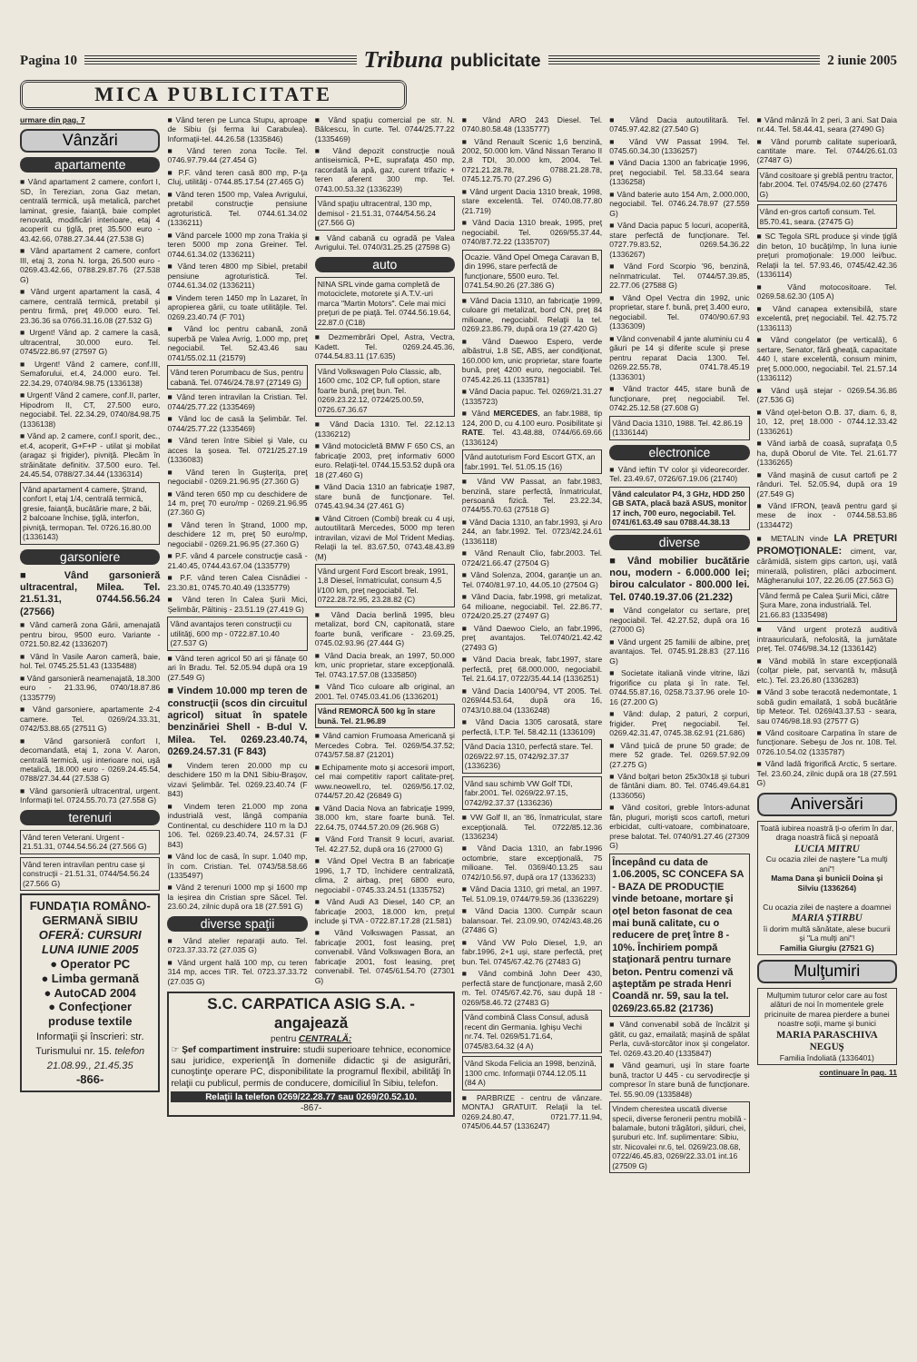Pagina 10 Tribuna publicitate 2 iunie 2005
MICA PUBLICITATE
urmare din pag. 7
Vânzări
apartamente
■ Vând apartament 2 camere, confort I, SD, în Terezian, zona Gaz metan, centrală termică, uşă metalică, parchet laminat, gresie, faianţă, baie complet renovată, modificări interioare, etaj 4 acoperit cu ţiglă, preţ 35.500 euro - 43.42.66, 0788.27.34.44 (27.538 G)
■ Vând apartament 2 camere, confort III, etaj 3, zona N. Iorga, 26.500 euro - 0269.43.42.66, 0788.29.87.76 (27.538 G)
■ Vând urgent apartament la casă, 4 camere, centrală termică, pretabil şi pentru firmă, preţ 49.000 euro. Tel. 23.36.36 sa 0766.31.16.08 (27.532 G)
■ Urgent! Vând ap. 2 camere la casă, ultracentral, 30.000 euro. Tel. 0745/22.86.97 (27597 G)
■ Urgent! Vând 2 camere, conf.III, Semaforului, et.4, 24.000 euro. Tel. 22.34.29, 0740/84.98.75 (1336138)
■ Urgent! Vând 2 camere, conf.II, parter, Hipodrom II, CT, 27.500 euro, negociabil. Tel. 22.34.29, 0740/84.98.75 (1336138)
■ Vând ap. 2 camere, conf.I sporit, dec., et.4, acoperit, G+F+P - utilat şi mobilat (aragaz şi frigider), pivniţă. Plecăm în străinătate definitiv. 37.500 euro. Tel. 24.45.54, 0788/27.34.44 (1336314)
Vând apartament 4 camere, Ştrand, confort I, etaj 1/4, centrală termică, gresie, faianţă, bucătărie mare, 2 băi, 2 balcoane închise, ţiglă, interfon, pivniţă, termopan. Tel. 0726.16.80.00 (1336143)
garsoniere
■ Vând garsonieră ultracentral, Milea. Tel. 21.51.31, 0744.56.56.24 (27566)
■ Vând cameră zona Gării, amenajată pentru birou, 9500 euro. Variante - 0721.50.82.42 (1336207)
■ Vând în Vasile Aaron cameră, baie, hol. Tel. 0745.25.51.43 (1335488)
■ Vând garsonieră neamenajată, 18.300 euro - 21.33.96, 0740/18.87.86 (1335779)
■ Vând garsoniere, apartamente 2-4 camere. Tel. 0269/24.33.31, 0742/53.88.65 (27511 G)
■ Vând garsonieră confort I, decomandată, etaj 1, zona V. Aaron, centrală termică, uşi interioare noi, uşă metalică, 18.000 euro - 0269.24.45.54, 0788/27.34.44 (27.538 G)
■ Vând garsonieră ultracentral, urgent. Informaţii tel. 0724.55.70.73 (27.558 G)
terenuri
Vând teren Veterani. Urgent - 21.51.31, 0744.54.56.24 (27.566 G)
Vând teren intravilan pentru case şi construcţii - 21.51.31, 0744/54.56.24 (27.566 G)
FUNDAŢIA ROMÂNO-GERMANĂ SIBIU
OFERĂ: CURSURI LUNA IUNIE 2005
● Operator PC
● Limba germană
● AutoCAD 2004
● Confecţioner produse textile
Informaţii şi înscrieri: str. Turismului nr. 15. telefon 21.08.99., 21.45.35
-866-
■ Vând teren pe Lunca Stupu, aproape de Sibiu (şi ferma lui Carabulea). Informaţii-tel. 44.26.58 (1335846)
■ Vând teren zona Tocile. Tel. 0746.97.79.44 (27.454 G)
■ P.F. vând teren casă 800 mp, P-ţa Cluj, utilităţi - 0744.85.17.54 (27.465 G)
■ Vând teren 1500 mp, Valea Avrigului, pretabil construcţie pensiune agroturistică. Tel. 0744.61.34.02 (1336211)
■ Vând parcele 1000 mp zona Trakia şi teren 5000 mp zona Greiner. Tel. 0744.61.34.02 (1336211)
■ Vând teren 4800 mp Sibiel, pretabil pensiune agroturistică. Tel. 0744.61.34.02 (1336211)
■ Vindem teren 1450 mp în Lazaret, în apropierea gării, cu toate utilităţile. Tel. 0269.23.40.74 (F 701)
■ Vând loc pentru cabană, zonă superbă pe Valea Avrig, 1.000 mp, preţ negociabil. Tel. 52.43.46 sau 0741/55.02.11 (21579)
Vând teren Porumbacu de Sus, pentru cabană. Tel. 0746/24.78.97 (27149 G)
■ Vând teren intravilan la Cristian. Tel. 0744/25.77.22 (1335469)
■ Vând loc de casă la Şelimbăr. Tel. 0744/25.77.22 (1335469)
■ Vând teren între Sibiel şi Vale, cu acces la şosea. Tel. 0721/25.27.19 (1336083)
■ Vând teren în Guşteriţa, preţ negociabil - 0269.21.96.95 (27.360 G)
■ Vând teren 650 mp cu deschidere de 14 m, preţ 70 euro/mp - 0269.21.96.95 (27.360 G)
■ Vând teren în Ştrand, 1000 mp, deschidere 12 m, preţ 50 euro/mp, negociabil - 0269.21.96.95 (27.360 G)
■ P.F. vând 4 parcele construcţie casă - 21.40.45, 0744.43.67.04 (1335779)
■ P.F. vând teren Calea Cisnădiei - 23.30.81, 0745.70.40.49 (1335779)
■ Vând teren în Calea Şurii Mici, Şelimbăr, Păltiniş - 23.51.19 (27.419 G)
Vând avantajos teren construcţii cu utilităţi, 600 mp - 0722.87.10.40 (27.537 G)
■ Vând teren agricol 50 ari şi fânaţe 60 ari în Bradu. Tel. 52.05.94 după ora 19 (27.549 G)
■ Vindem 10.000 mp teren de construcţii (scos din circuitul agricol) situat în spatele benzinăriei Shell - B-dul V. Milea. Tel. 0269.23.40.74, 0269.24.57.31 (F 843)
■ Vindem teren 20.000 mp cu deschidere 150 m la DN1 Sibiu-Braşov, vizavi Şelimbăr. Tel. 0269.23.40.74 (F 843)
■ Vindem teren 21.000 mp zona industrială vest, lângă compania Continental, cu deschidere 110 m la DJ 106. Tel. 0269.23.40.74, 24.57.31 (F 843)
■ Vând loc de casă, în supr. 1.040 mp, în com. Cristian. Tel. 0743/58.58.66 (1335497)
■ Vând 2 terenuri 1000 mp şi 1600 mp la ieşirea din Cristian spre Săcel. Tel. 23.60.24, zilnic după ora 18 (27.591 G)
diverse spaţii
■ Vând atelier reparaţii auto. Tel. 0723.37.33.72 (27.035 G)
■ Vând urgent hală 100 mp, cu teren 314 mp, acces TIR. Tel. 0723.37.33.72 (27.035 G)
■ Vând spaţiu comercial pe str. N. Bălcescu, în curte. Tel. 0744/25.77.22 (1335469)
■ Vând depozit construcţie nouă antiseismică, P+E, suprafaţa 450 mp, racordată la apă, gaz, curent trifazic + teren aferent 300 mp. Tel. 0743.00.53.32 (1336239)
Vând spaţiu ultracentral, 130 mp, demisol - 21.51.31, 0744/54.56.24 (27.566 G)
■ Vând cabană cu ogradă pe Valea Avrigului. Tel. 0740/31.25.25 (27598 G)
auto
NINA SRL vinde gama completă de motociclete, motorete şi A.T.V.-uri marca "Martin Motors". Cele mai mici preţuri de pe piaţă. Tel. 0744.56.19.64, 22.87.0 (C18)
■ Dezmembrări Opel, Astra, Vectra, Kadett. Tel. 0269.24.45.36, 0744.54.83.11 (17.635)
Vând Volkswagen Polo Classic, alb, 1600 cmc, 102 CP, full option, stare foarte bună, preţ bun. Tel. 0269.23.22.12, 0724/25.00.59, 0726.67.36.67
■ Vând Dacia 1310. Tel. 22.12.13 (1336212)
■ Vând motocicletă BMW F 650 CS, an fabricaţie 2003, preţ informativ 6000 euro. Relaţii-tel. 0744.15.53.52 după ora 18 (27.460 G)
■ Vând Dacia 1310 an fabricaţie 1987, stare bună de funcţionare. Tel. 0745.43.94.34 (27.461 G)
■ Vând Citroen (Combi) break cu 4 uşi, autoutilitară Mercedes, 5000 mp teren intravilan, vizavi de Mol Trident Mediaş. Relaţii la tel. 83.67.50, 0743.48.43.89 (M)
Vând urgent Ford Escort break, 1991, 1,8 Diesel, înmatriculat, consum 4,5 l/100 km, preţ negociabil. Tel. 0722.28.72.95, 23.28.82 (C)
■ Vând Dacia berlină 1995, bleu metalizat, bord CN, capitonată, stare foarte bună, verificare - 23.69.25, 0745.02.93.96 (27.444 G)
■ Vând Dacia break, an 1997, 50.000 km, unic proprietar, stare excepţională. Tel. 0743.17.57.08 (1335850)
■ Vând Tico culoare alb original, an 2001. Tel. 0745.03.41.06 (1336201)
Vând REMORCĂ 500 kg în stare bună. Tel. 21.96.89
■ Vând camion Frumoasa Americană şi Mercedes Cobra. Tel. 0269/54.37.52; 0743/57.58.87 (21201)
■ Echipamente moto şi accesorii import, cel mai competitiv raport calitate-preţ. www.neowell.ro, tel. 0269/56.17.02, 0744/57.20.42 (26849 G)
■ Vând Dacia Nova an fabricaţie 1999, 38.000 km, stare foarte bună. Tel. 22.64.75, 0744.57.20.09 (26.968 G)
■ Vând Ford Transit 9 locuri, avariat. Tel. 42.27.52, după ora 16 (27000 G)
■ Vând Opel Vectra B an fabricaţie 1996, 1,7 TD, închidere centralizată, clima, 2 airbag, preţ 6800 euro, negociabil - 0745.33.24.51 (1335752)
■ Vând Audi A3 Diesel, 140 CP, an fabricaţie 2003, 18.000 km, preţul include şi TVA - 0722.87.17.28 (21.581)
■ Vând Volkswagen Passat, an fabricaţie 2001, fost leasing, preţ convenabil. Vând Volkswagen Bora, an fabricaţie 2001, fost leasing, preţ convenabil. Tel. 0745/61.54.70 (27301 G)
S.C. CARPATICA ASIG S.A. - angajează
pentru CENTRALĂ:
☞ Şef compartiment instruire: studii superioare tehnice, economice sau juridice, experienţă în domeniile didactic şi de asigurări, cunoştinţe operare PC, disponibilitate la programul flexibil, abilităţi în relaţii cu publicul, permis de conducere, domiciliul în Sibiu, telefon.
Relaţii la telefon 0269/22.28.77 sau 0269/20.52.10.
-867-
■ Vând ARO 243 Diesel. Tel. 0740.80.58.48 (1335777)
■ Vând Renault Scenic 1,6 benzină, 2002, 50.000 km. Vând Nissan Terano II 2,8 TDI, 30.000 km, 2004. Tel. 0721.21.28.78, 0788.21.28.78, 0745.12.75.70 (27.296 G)
■ Vând urgent Dacia 1310 break, 1998, stare excelentă. Tel. 0740.08.77.80 (21.719)
■ Vând Dacia 1310 break, 1995, preţ negociabil. Tel. 0269/55.37.44, 0740/87.72.22 (1335707)
Ocazie. Vând Opel Omega Caravan B, din 1996, stare perfectă de funcţionare, 5500 euro. Tel. 0741.54.90.26 (27.386 G)
■ Vând Dacia 1310, an fabricaţie 1999, culoare gri metalizat, bord CN, preţ 84 milioane, negociabil. Relaţii la tel. 0269.23.86.79, după ora 19 (27.420 G)
■ Vând Daewoo Espero, verde albăstrui, 1.8 SE, ABS, aer condiţionat, 160.000 km, unic proprietar, stare foarte bună, preţ 4200 euro, negociabil. Tel. 0745.42.26.11 (1335781)
■ Vând Dacia papuc. Tel. 0269/21.31.27 (1335723)
■ Vând MERCEDES, an fabr.1988, tip 124, 200 D, cu 4.100 euro. Posibilitate şi RATE. Tel. 43.48.88, 0744/66.69.66 (1336124)
Vând autoturism Ford Escort GTX, an fabr.1991. Tel. 51.05.15 (16)
■ Vând VW Passat, an fabr.1983, benzină, stare perfectă, înmatriculat, persoană fizică. Tel. 23.22.34, 0744/55.70.63 (27518 G)
■ Vând Dacia 1310, an fabr.1993, şi Aro 244, an fabr.1992. Tel. 0723/42.24.61 (1336118)
■ Vând Renault Clio, fabr.2003. Tel. 0724/21.66.47 (27504 G)
■ Vând Solenza, 2004, garanţie un an. Tel. 0740/81.97.10, 44.05.10 (27504 G)
■ Vând Dacia, fabr.1998, gri metalizat, 64 milioane, negociabil. Tel. 22.86.77, 0724/20.25.27 (27497 G)
■ Vând Daewoo Cielo, an fabr.1996, preţ avantajos. Tel.0740/21.42.42 (27493 G)
■ Vând Dacia break, fabr.1997, stare perfectă, preţ 68.000.000, negociabil. Tel. 21.64.17, 0722/35.44.14 (1336251)
■ Vând Dacia 1400/'94, VT 2005. Tel. 0269/44.53.64, după ora 16, 0743/10.88.04 (1336248)
■ Vând Dacia 1305 carosată, stare perfectă, I.T.P. Tel. 58.42.11 (1336109)
Vând Dacia 1310, perfectă stare. Tel. 0269/22.97.15, 0742/92.37.37 (1336236)
Vând sau schimb VW Golf TDI, fabr.2001. Tel. 0269/22.97.15, 0742/92.37.37 (1336236)
■ VW Golf II, an '86, înmatriculat, stare excepţională. Tel. 0722/85.12.36 (1336234)
■ Vând Dacia 1310, an fabr.1996 octombrie, stare excepţională, 75 milioane. Tel. 0369/40.13.25 sau 0742/10.56.97, după ora 17 (1336233)
■ Vând Dacia 1310, gri metal, an 1997. Tel. 51.09.19, 0744/79.59.36 (1336229)
■ Vând Dacia 1300. Cumpăr scaun balansoar. Tel. 23.09.90, 0742/43.48.26 (27486 G)
■ Vând VW Polo Diesel, 1,9, an fabr.1996, 2+1 uşi, stare perfectă, preţ bun. Tel. 0745/67.42.76 (27483 G)
■ Vând combină John Deer 430, perfectă stare de funcţionare, masă 2,60 m. Tel. 0745/67.42.76, sau după 18 - 0269/58.46.72 (27483 G)
Vând combină Class Consul, adusă recent din Germania. Ighişu Vechi nr.74. Tel. 0269/51.71.64, 0745/83.64.32 (4 A)
Vând Skoda Felicia an 1998, benzină, 1300 cmc. Informaţii 0744.12.05.11 (84 A)
■ PARBRIZE - centru de vânzare. MONTAJ GRATUIT. Relaţii la tel. 0269.24.80.47, 0721.77.11.94, 0745/06.44.57 (1336247)
■ Vând Dacia autoutilitară. Tel. 0745.97.42.82 (27.540 G)
■ Vând VW Passat 1994. Tel. 0745.60.34.30 (1336257)
■ Vând Dacia 1300 an fabricaţie 1996, preţ negociabil. Tel. 58.33.64 seara (1336258)
■ Vând baterie auto 154 Am, 2.000.000, negociabil. Tel. 0746.24.78.97 (27.559 G)
■ Vând Dacia papuc 5 locuri, acoperită, stare perfectă de funcţionare. Tel. 0727.79.83.52, 0269.54.36.22 (1336267)
■ Vând Ford Scorpio '96, benzină, neînmatriculat. Tel. 0744/57.39.85, 22.77.06 (27588 G)
■ Vând Opel Vectra din 1992, unic proprietar, stare f. bună, preţ 3.400 euro, negociabil. Tel. 0740/90.67.93 (1336309)
■ Vând convenabil 4 jante aluminiu cu 4 găuri pe 14 şi diferite scule şi prese pentru reparat Dacia 1300. Tel. 0269.22.55.78, 0741.78.45.19 (1336301)
■ Vând tractor 445, stare bună de funcţionare, preţ negociabil. Tel. 0742.25.12.58 (27.608 G)
Vând Dacia 1310, 1988. Tel. 42.86.19 (1336144)
electronice
■ Vând ieftin TV color şi videorecorder. Tel. 23.49.67, 0726/67.19.06 (21740)
Vând calculator P4, 3 GHz, HDD 250 GB SATA, placă bază ASUS, monitor 17 inch, 700 euro, negociabil. Tel. 0741/61.63.49 sau 0788.44.38.13
diverse
■ Vând mobilier bucătărie nou, modern - 6.000.000 lei; birou calculator - 800.000 lei. Tel. 0740.19.37.06 (21.232)
■ Vând congelator cu sertare, preţ negociabil. Tel. 42.27.52, după ora 16 (27000 G)
■ Vând urgent 25 familii de albine, preţ avantajos. Tel. 0745.91.28.83 (27.116 G)
■ Societate italiană vinde vitrine, lăzi frigorifice cu plata şi în rate. Tel. 0744.55.87.16, 0258.73.37.96 orele 10-16 (27.200 G)
■ Vând: dulap, 2 paturi, 2 corpuri, frigider. Preţ negociabil. Tel. 0269.42.31.47, 0745.38.62.91 (21.686)
■ Vând ţuică de prune 50 grade; de mere 52 grade. Tel. 0269.57.92.09 (27.275 G)
■ Vând bolţari beton 25x30x18 şi tuburi de fântâni diam. 80. Tel. 0746.49.64.81 (1336056)
■ Vând cositori, greble întors-adunat fân, pluguri, morişti scos cartofi, meturi erbicidat, culti-vatoare, combinatoare, prese balotat. Tel. 0740/91.27.46 (27309 G)
Începând cu data de 1.06.2005, SC CONCEFA SA - BAZA DE PRODUCŢIE vinde betoane, mortare şi oţel beton fasonat de cea mai bună calitate, cu o reducere de preţ între 8 - 10%. Închiriem pompă staţionară pentru turnare beton. Pentru comenzi vă aşteptăm pe strada Henri Coandă nr. 59, sau la tel. 0269/23.65.82 (21736)
■ Vând convenabil sobă de încălzit şi gătit, cu gaz, emailată; maşină de spălat Perla, cuvă-storcător inox şi congelator. Tel. 0269.43.20.40 (1335847)
■ Vând geamuri, uşi în stare foarte bună, tractor U 445 - cu servodirecţie şi compresor în stare bună de funcţionare. Tel. 55.90.09 (1335848)
Vindem cherestea uscată diverse specii, diverse feronerii pentru mobilă - balamale, butoni trăgători, şilduri, chei, şuruburi etc. Inf. suplimentare: Sibiu, str. Nicovalei nr.6, tel. 0269/23.08.68, 0722/46.45.83, 0269/22.33.01 int.16 (27509 G)
■ Vând mânză în 2 peri, 3 ani. Sat Daia nr.44. Tel. 58.44.41, seara (27490 G)
■ Vând porumb calitate superioară, cantitate mare. Tel. 0744/26.61.03 (27487 G)
Vând cositoare şi greblă pentru tractor, fabr.2004. Tel. 0745/94.02.60 (27476 G)
Vând en-gros cartofi consum. Tel. 85.70.41, seara. (27475 G)
■ SC Tegola SRL produce şi vinde ţiglă din beton, 10 bucăţi/mp, în luna iunie preţuri promoţionale: 19.000 lei/buc. Relaţii la tel. 57.93.46, 0745/42.42.36 (1336114)
■ Vând motocositoare. Tel. 0269.58.62.30 (105 A)
■ Vând canapea extensibilă, stare excelentă, preţ negociabil. Tel. 42.75.72 (1336113)
■ Vând congelator (pe verticală), 6 sertare, Senator, fără gheaţă, capacitate 440 l, stare excelentă, consum minim, preţ 5.000.000, negociabil. Tel. 21.57.14 (1336112)
■ Vând uşă stejar - 0269.54.36.86 (27.536 G)
■ Vând oţel-beton O.B. 37, diam. 6, 8, 10, 12, preţ 18.000 - 0744.12.33.42 (1336261)
■ Vând iarbă de coasă, suprafaţa 0,5 ha, după Oborul de Vite. Tel. 21.61.77 (1336265)
■ Vând maşină de cusut cartofi pe 2 rânduri. Tel. 52.05.94, după ora 19 (27.549 G)
■ Vând IFRON, ţeavă pentru gard şi mese de inox - 0744.58.53.86 (1334472)
■ METALIN vinde LA PREŢURI PROMOŢIONALE: ciment, var, cărămidă, sistem gips carton, uşi, vată minerală, polistiren, plăci azbociment. Măgheranului 107, 22.26.05 (27.563 G)
Vând fermă pe Calea Şurii Mici, către Şura Mare, zona industrială. Tel. 21.66.83 (1335498)
■ Vând urgent proteză auditivă intraauriculară, nefolosită, la jumătate preţ. Tel. 0746/98.34.12 (1336142)
■ Vând mobilă în stare excepţională (colţar piele, pat, servantă tv, măsuţă etc.). Tel. 23.26.80 (1336283)
■ Vând 3 sobe teracotă nedemontate, 1 sobă gudin emailată, 1 sobă bucătărie tip Meteor. Tel. 0269/43.37.53 - seara, sau 0746/98.18.93 (27577 G)
■ Vând cositoare Carpatina în stare de funcţionare. Sebeşu de Jos nr. 108. Tel. 0726.10.54.02 (1335787)
■ Vând ladă frigorifică Arctic, 5 sertare. Tel. 23.60.24, zilnic după ora 18 (27.591 G)
Aniversări
Toată iubirea noastră ţi-o oferim în dar, draga noastră fiică şi nepoată
LUCIA MITRU
Cu ocazia zilei de naştere "La mulţi ani"!
Mama Dana şi bunicii Doina şi Silviu (1336264)
Cu ocazia zilei de naştere a doamnei
MARIA ŞTIRBU
îi dorim multă sănătate, alese bucurii şi "La mulţi ani"!
Familia Giurgiu (27521 G)
Mulţumiri
Mulţumim tuturor celor care au fost alături de noi în momentele grele pricinuite de marea pierdere a bunei noastre soţii, mame şi bunici
MARIA PARASCHIVA NEGUŞ
Familia îndoliată (1336401)
continuare în pag. 11